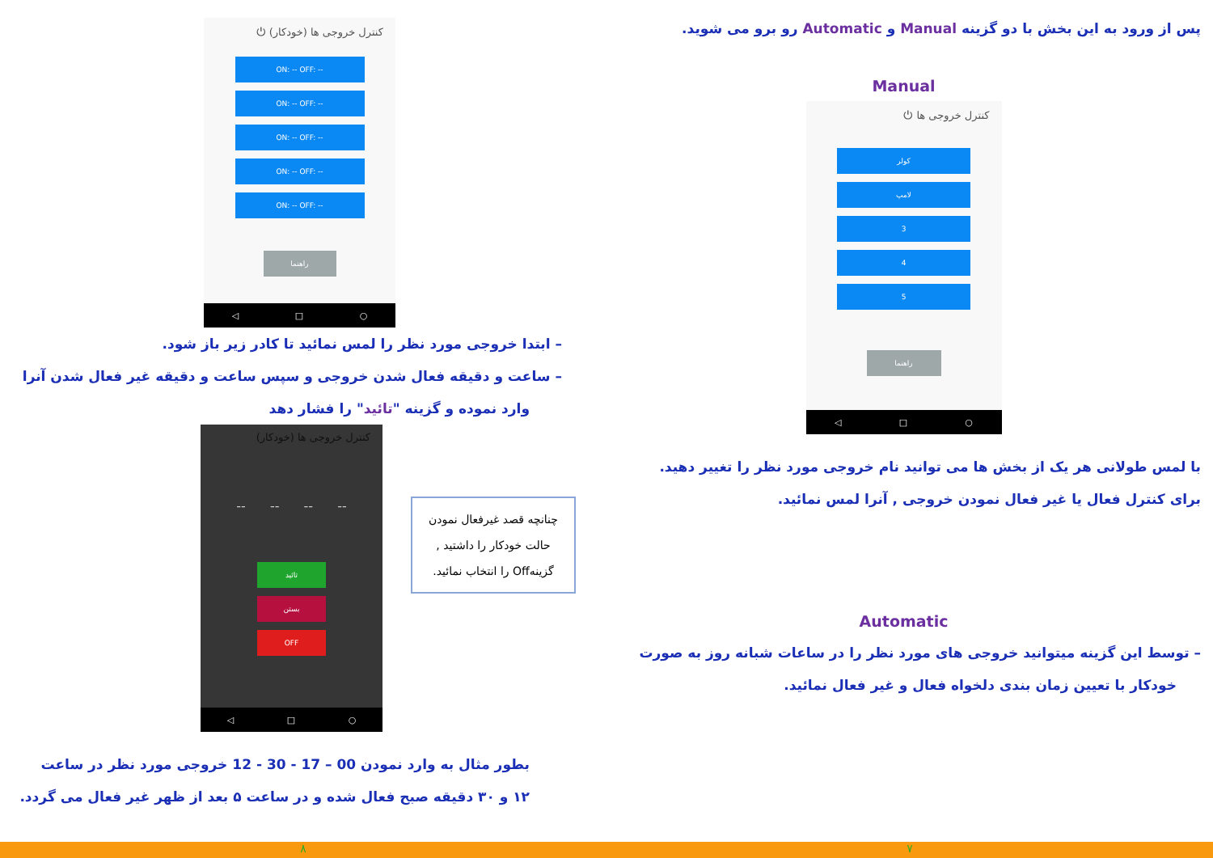پس از ورود به این بخش با دو گزینه Manual و Automatic رو برو می شوید.
Manual
کنترل خروجی ها ⏻
کولر
لامپ
3
4
5
راهنما
◁ □ ○
با لمس طولانی هر یک از بخش ها می توانید نام خروجی مورد نظر را تغییر دهید.
برای کنترل فعال یا غیر فعال نمودن خروجی , آنرا لمس نمائید.
Automatic
– توسط این گزینه میتوانید خروجی های مورد نظر را در ساعات شبانه روز به صورت
خودکار با تعیین زمان بندی دلخواه فعال و غیر فعال نمائید.
کنترل خروجی ها (خودکار) ⏻
ON: -- OFF: --
ON: -- OFF: --
ON: -- OFF: --
ON: -- OFF: --
ON: -- OFF: --
راهنما
◁ □ ○
– ابتدا خروجی مورد نظر را لمس نمائید تا کادر زیر باز شود.
– ساعت و دقیقه فعال شدن خروجی و سپس ساعت و دقیقه غیر فعال شدن آنرا
وارد نموده و گزینه "تائید" را فشار دهد
کنترل خروجی ها (خودکار)
-- -- -- --
تائید
بستن
OFF
◁ □ ○
چنانچه قصد غیرفعال نمودن حالت خودکار را داشتید , گزینهOff را انتخاب نمائید.
بطور مثال به وارد نمودن 00 – 17 - 30 - 12 خروجی مورد نظر در ساعت
۱۲ و ۳۰ دقیقه صبح فعال شده و در ساعت ۵ بعد از ظهر غیر فعال می گردد.
۸ ۷